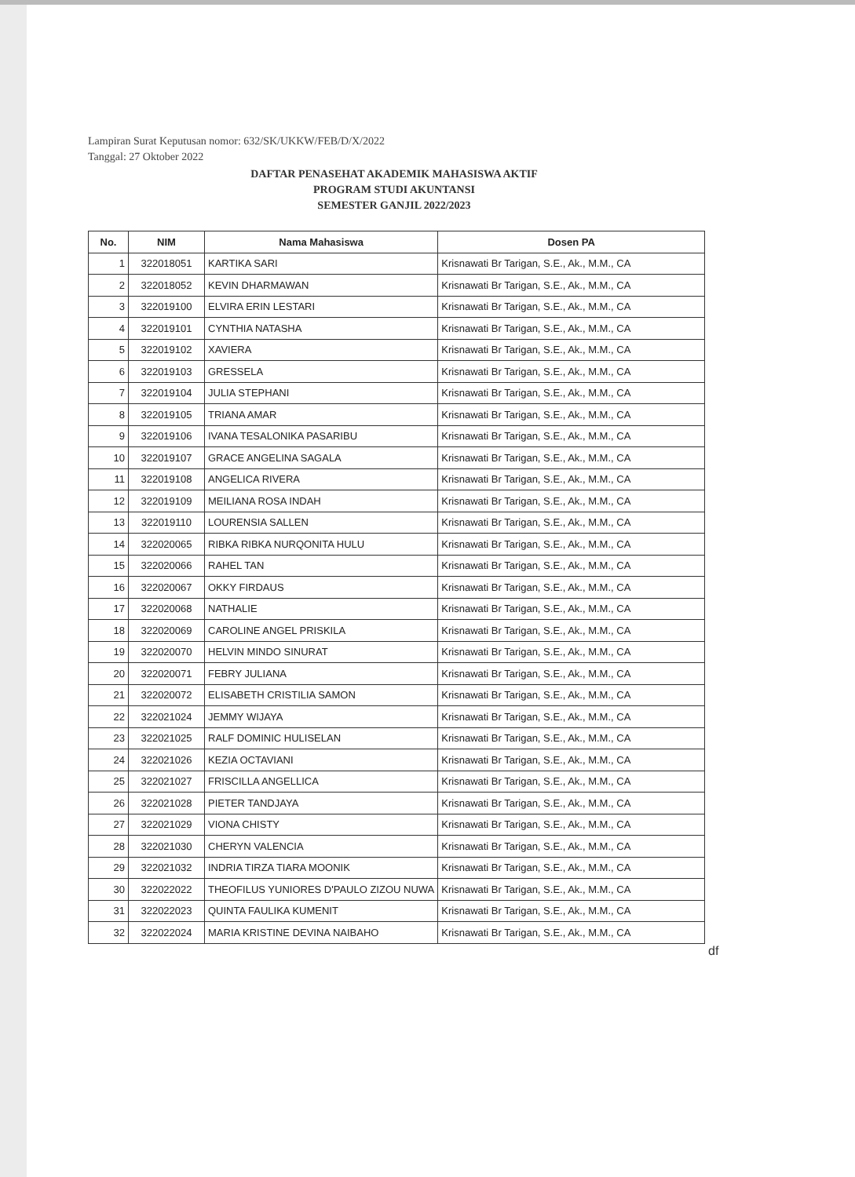Lampiran Surat Keputusan nomor: 632/SK/UKKW/FEB/D/X/2022
Tanggal: 27 Oktober 2022
DAFTAR PENASEHAT AKADEMIK MAHASISWA AKTIF
PROGRAM STUDI AKUNTANSI
SEMESTER GANJIL 2022/2023
| No. | NIM | Nama Mahasiswa | Dosen PA |
| --- | --- | --- | --- |
| 1 | 322018051 | KARTIKA SARI | Krisnawati Br Tarigan, S.E., Ak., M.M., CA |
| 2 | 322018052 | KEVIN DHARMAWAN | Krisnawati Br Tarigan, S.E., Ak., M.M., CA |
| 3 | 322019100 | ELVIRA ERIN LESTARI | Krisnawati Br Tarigan, S.E., Ak., M.M., CA |
| 4 | 322019101 | CYNTHIA NATASHA | Krisnawati Br Tarigan, S.E., Ak., M.M., CA |
| 5 | 322019102 | XAVIERA | Krisnawati Br Tarigan, S.E., Ak., M.M., CA |
| 6 | 322019103 | GRESSELA | Krisnawati Br Tarigan, S.E., Ak., M.M., CA |
| 7 | 322019104 | JULIA STEPHANI | Krisnawati Br Tarigan, S.E., Ak., M.M., CA |
| 8 | 322019105 | TRIANA AMAR | Krisnawati Br Tarigan, S.E., Ak., M.M., CA |
| 9 | 322019106 | IVANA TESALONIKA PASARIBU | Krisnawati Br Tarigan, S.E., Ak., M.M., CA |
| 10 | 322019107 | GRACE ANGELINA SAGALA | Krisnawati Br Tarigan, S.E., Ak., M.M., CA |
| 11 | 322019108 | ANGELICA RIVERA | Krisnawati Br Tarigan, S.E., Ak., M.M., CA |
| 12 | 322019109 | MEILIANA ROSA INDAH | Krisnawati Br Tarigan, S.E., Ak., M.M., CA |
| 13 | 322019110 | LOURENSIA SALLEN | Krisnawati Br Tarigan, S.E., Ak., M.M., CA |
| 14 | 322020065 | RIBKA RIBKA NURQONITA HULU | Krisnawati Br Tarigan, S.E., Ak., M.M., CA |
| 15 | 322020066 | RAHEL TAN | Krisnawati Br Tarigan, S.E., Ak., M.M., CA |
| 16 | 322020067 | OKKY FIRDAUS | Krisnawati Br Tarigan, S.E., Ak., M.M., CA |
| 17 | 322020068 | NATHALIE | Krisnawati Br Tarigan, S.E., Ak., M.M., CA |
| 18 | 322020069 | CAROLINE ANGEL PRISKILA | Krisnawati Br Tarigan, S.E., Ak., M.M., CA |
| 19 | 322020070 | HELVIN MINDO SINURAT | Krisnawati Br Tarigan, S.E., Ak., M.M., CA |
| 20 | 322020071 | FEBRY JULIANA | Krisnawati Br Tarigan, S.E., Ak., M.M., CA |
| 21 | 322020072 | ELISABETH CRISTILIA SAMON | Krisnawati Br Tarigan, S.E., Ak., M.M., CA |
| 22 | 322021024 | JEMMY WIJAYA | Krisnawati Br Tarigan, S.E., Ak., M.M., CA |
| 23 | 322021025 | RALF DOMINIC HULISELAN | Krisnawati Br Tarigan, S.E., Ak., M.M., CA |
| 24 | 322021026 | KEZIA OCTAVIANI | Krisnawati Br Tarigan, S.E., Ak., M.M., CA |
| 25 | 322021027 | FRISCILLA ANGELLICA | Krisnawati Br Tarigan, S.E., Ak., M.M., CA |
| 26 | 322021028 | PIETER TANDJAYA | Krisnawati Br Tarigan, S.E., Ak., M.M., CA |
| 27 | 322021029 | VIONA CHISTY | Krisnawati Br Tarigan, S.E., Ak., M.M., CA |
| 28 | 322021030 | CHERYN VALENCIA | Krisnawati Br Tarigan, S.E., Ak., M.M., CA |
| 29 | 322021032 | INDRIA TIRZA TIARA MOONIK | Krisnawati Br Tarigan, S.E., Ak., M.M., CA |
| 30 | 322022022 | THEOFILUS YUNIORES D'PAULO ZIZOU NUWA | Krisnawati Br Tarigan, S.E., Ak., M.M., CA |
| 31 | 322022023 | QUINTA FAULIKA KUMENIT | Krisnawati Br Tarigan, S.E., Ak., M.M., CA |
| 32 | 322022024 | MARIA KRISTINE DEVINA NAIBAHO | Krisnawati Br Tarigan, S.E., Ak., M.M., CA |
df